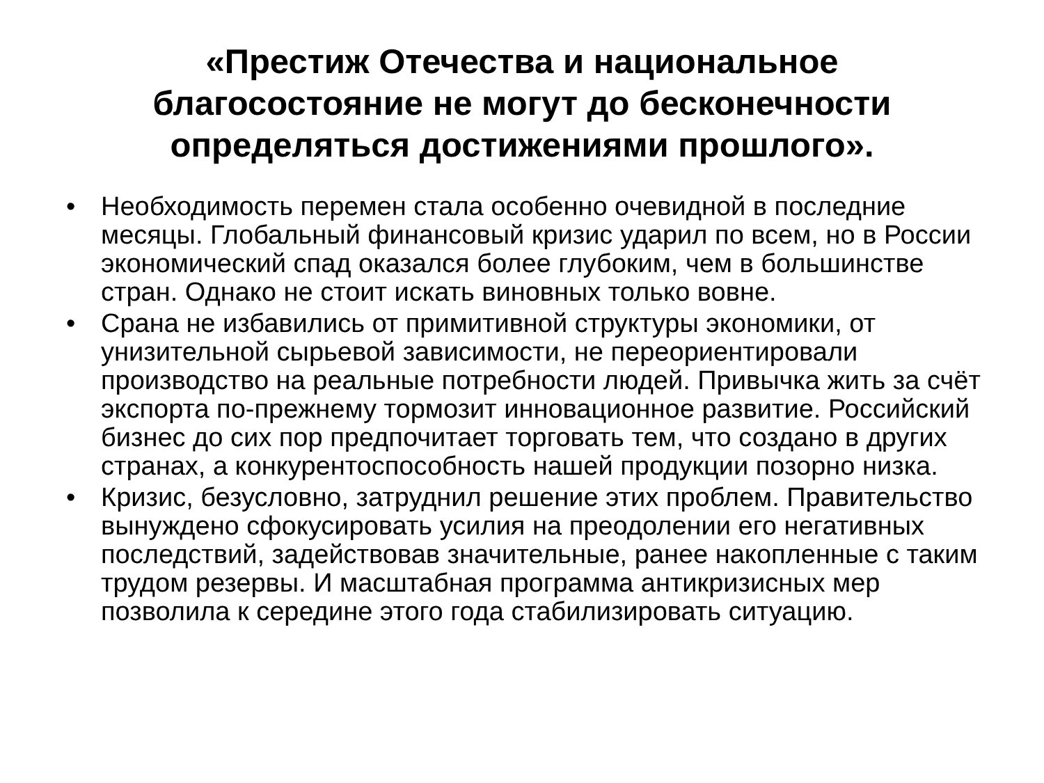«Престиж Отечества и национальное благосостояние не могут до бесконечности определяться достижениями прошлого».
• Необходимость перемен стала особенно очевидной в последние месяцы. Глобальный финансовый кризис ударил по всем, но в России экономический спад оказался более глубоким, чем в большинстве стран. Однако не стоит искать виновных только вовне.
• Срана не избавились от примитивной структуры экономики, от унизительной сырьевой зависимости, не переориентировали производство на реальные потребности людей. Привычка жить за счёт экспорта по-прежнему тормозит инновационное развитие. Российский бизнес до сих пор предпочитает торговать тем, что создано в других странах, а конкурентоспособность нашей продукции позорно низка.
• Кризис, безусловно, затруднил решение этих проблем. Правительство вынуждено сфокусировать усилия на преодолении его негативных последствий, задействовав значительные, ранее накопленные с таким трудом резервы. И масштабная программа антикризисных мер позволила к середине этого года стабилизировать ситуацию.